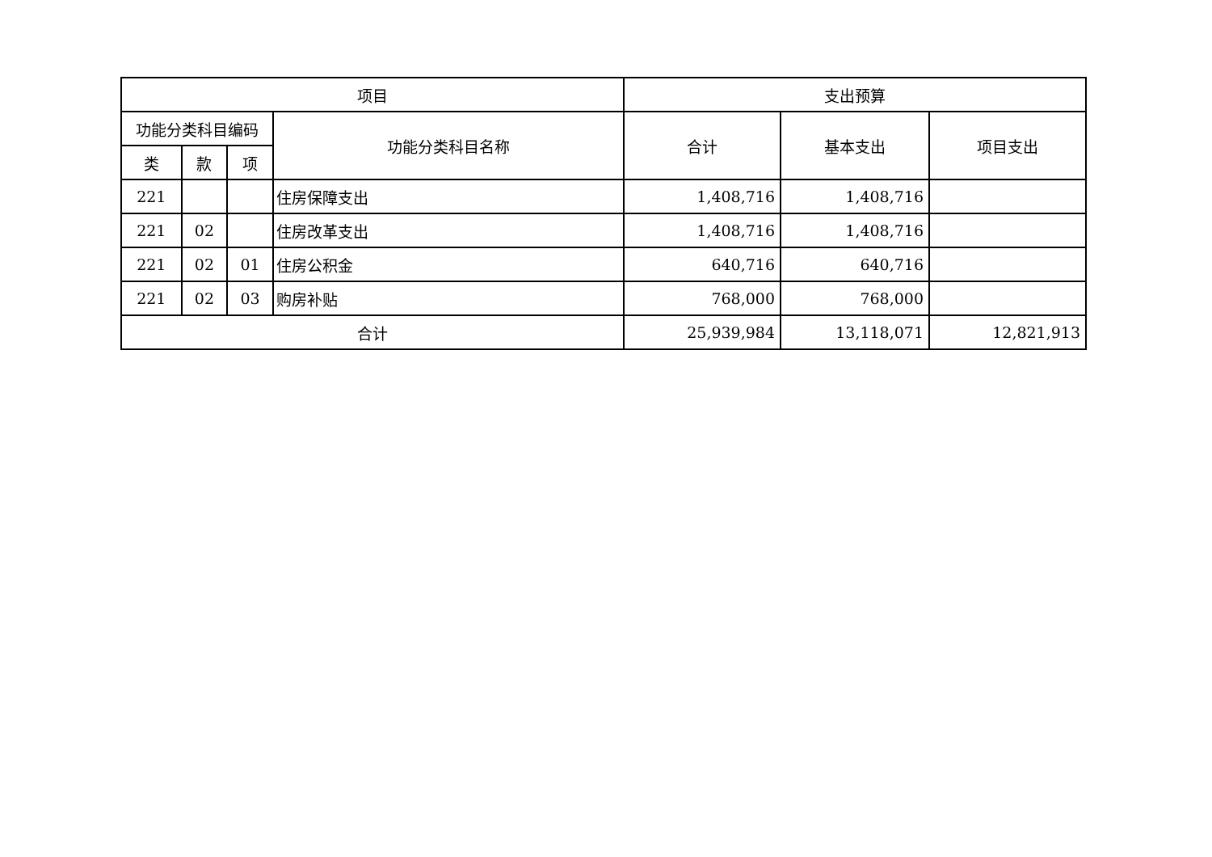| 项目 | | | | 支出预算 | | |
| --- | --- | --- | --- | --- | --- | --- |
| 功能分类科目编码 | | | 功能分类科目名称 | 合计 | 基本支出 | 项目支出 |
| 类 | 款 | 项 | | | | |
| 221 | | | 住房保障支出 | 1,408,716 | 1,408,716 | |
| 221 | 02 | | 住房改革支出 | 1,408,716 | 1,408,716 | |
| 221 | 02 | 01 | 住房公积金 | 640,716 | 640,716 | |
| 221 | 02 | 03 | 购房补贴 | 768,000 | 768,000 | |
| 合计 | | | | 25,939,984 | 13,118,071 | 12,821,913 |